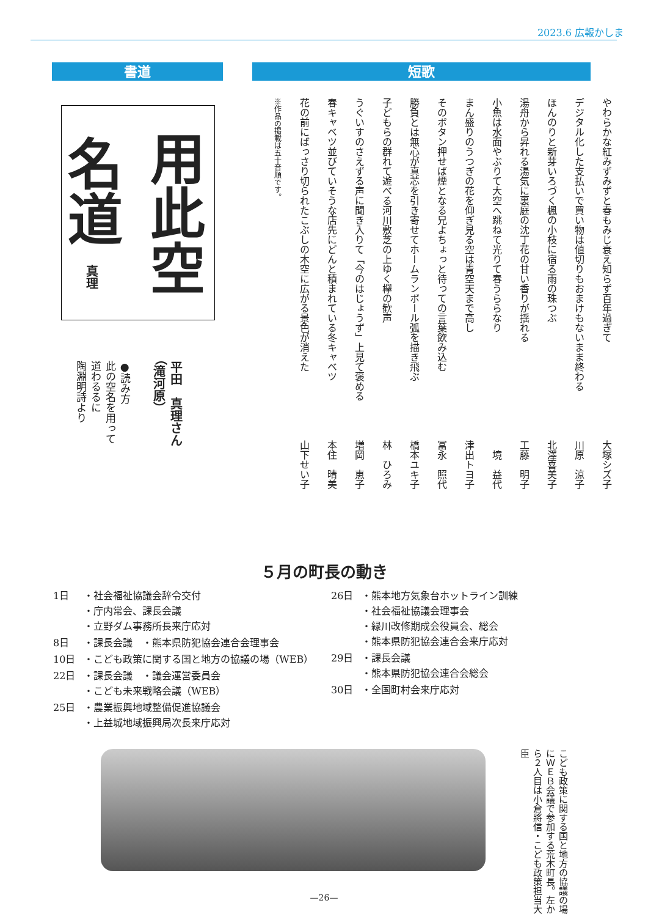2023.6 広報かしま
書道 短歌
用此空
名道 真理
平田　真理さん
（滝河原）
●読み方
此の空名を用って
道わるるに
陶淵明詩より
やわらかな紅みずみずと春もみじ衰え知らず百年過ぎて 大塚シズ子
デジタル化した支払いで買い物は値切りもおまけもないまま終わる 川原　涼子
ほんのりと新芽いろづく楓の小枝に宿る雨の珠つぶ 北澤喜美子
湯舟から昇れる湯気に裏庭の沈丁花の甘い香りが揺れる 工藤　明子
小魚は水面やぶりて大空へ跳ねて光りて春うららなり 境　益代
まん盛りのうつぎの花を仰ぎ見る空は青空天まで高し 津出トヨ子
そのボタン押せば煙となる兄よちょっと待っての言葉飲み込む 冨永　照代
勝負とは無心が真芯を引き寄せてホームランボール弧を描き飛ぶ 橋本ユキ子
子どもらの群れて遊べる河川敷芝の上ゆく欅の歓声 林　ひろみ
うぐいすのさえずる声に聞き入りて「今のはじょうず」上見て褒める 増岡　恵子
春キャベツ並びていそうな店先にどんと積まれている冬キャベツ 本住　晴美
花の前にばっさり切られたこぶしの木空に広がる景色が消えた 山下せい子
※作品の掲載は五十音順です。
５月の町長の動き
| 1日 | ・社会福祉協議会辞令交付 ・庁内常会、課長会議 ・立野ダム事務所長来庁応対 |
| 8日 | ・課長会議 ・熊本県防犯協会連合会理事会 |
| 10日 | ・こども政策に関する国と地方の協議の場（WEB） |
| 22日 | ・課長会議 ・議会運営委員会 ・こども未来戦略会議（WEB） |
| 25日 | ・農業振興地域整備促進協議会 ・上益城地域振興局次長来庁応対 |
| 26日 | ・熊本地方気象台ホットライン訓練 ・社会福祉協議会理事会 ・緑川改修期成会役員会、総会 ・熊本県防犯協会連合会来庁応対 |
| 29日 | ・課長会議 ・熊本県防犯協会連合会総会 |
| 30日 | ・全国町村会来庁応対 |
こども政策に関する国と地方の協議の場にＷＥＢ会議で参加する荒木町長。左から２人目は小倉將信・こども政策担当大臣
—26—